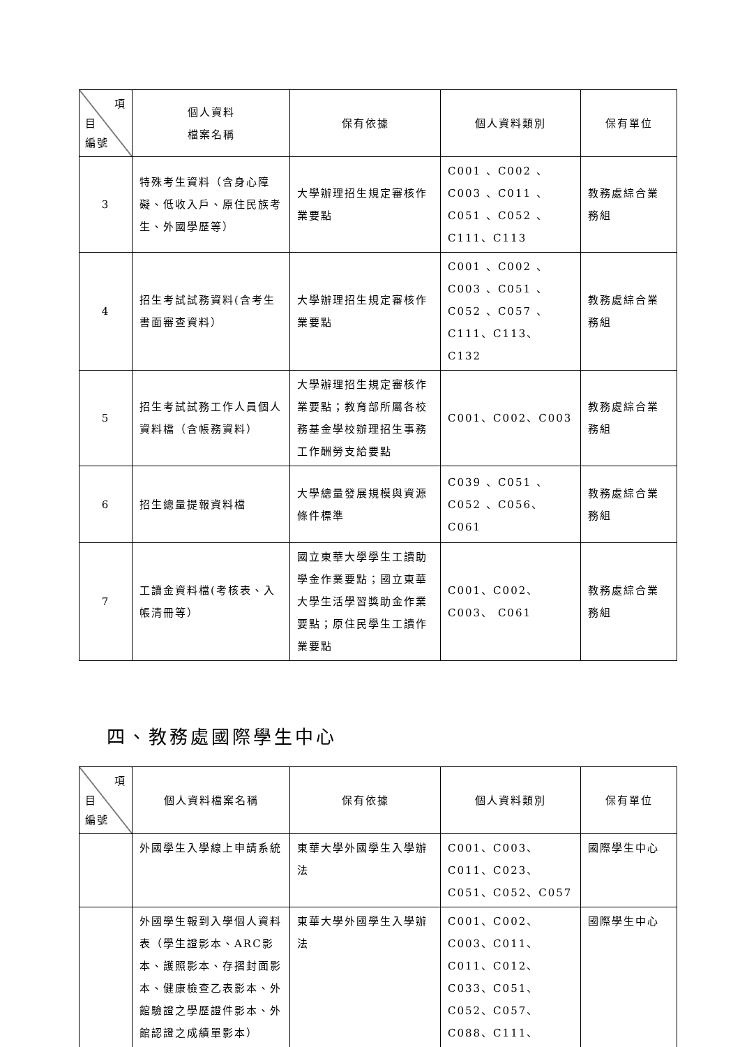| 項 目 編號 | 個人資料 檔案名稱 | 保有依據 | 個人資料類別 | 保有單位 |
| --- | --- | --- | --- | --- |
| 3 | 特殊考生資料（含身心障礙、低收入戶、原住民族考生、外國學歷等） | 大學辦理招生規定審核作業要點 | C001 、C002 、C003 、C011 、C051 、C052 、C111、C113 | 教務處綜合業務組 |
| 4 | 招生考試試務資料(含考生書面審查資料） | 大學辦理招生規定審核作業要點 | C001 、C002 、C003 、C051 、C052 、C057 、C111、C113、 C132 | 教務處綜合業務組 |
| 5 | 招生考試試務工作人員個人資料檔（含帳務資料） | 大學辦理招生規定審核作業要點；教育部所屬各校務基金學校辦理招生事務工作酬勞支給要點 | C001、C002、C003 | 教務處綜合業務組 |
| 6 | 招生總量提報資料檔 | 大學總量發展規模與資源條件標準 | C039 、C051 、C052 、C056、C061 | 教務處綜合業務組 |
| 7 | 工讀金資料檔(考核表、入帳清冊等） | 國立東華大學學生工讀助學金作業要點；國立東華大學生活學習獎助金作業要點；原住民學生工讀作業要點 | C001、C002、C003、 C061 | 教務處綜合業務組 |
四、教務處國際學生中心
| 項 目 編號 | 個人資料檔案名稱 | 保有依據 | 個人資料類別 | 保有單位 |
| --- | --- | --- | --- | --- |
| | 外國學生入學線上申請系統 | 東華大學外國學生入學辦法 | C001、C003、C011、C023、C051、C052、C057 | 國際學生中心 |
| | 外國學生報到入學個人資料表（學生證影本、ARC影本、護照影本、存摺封面影本、健康檢查乙表影本、外館驗證之學歷證件影本、外館認證之成績單影本） | 東華大學外國學生入學辦法 | C001、C002、C003、C011、C011、C012、C033、C051、C052、C057、C088、C111、 | 國際學生中心 |